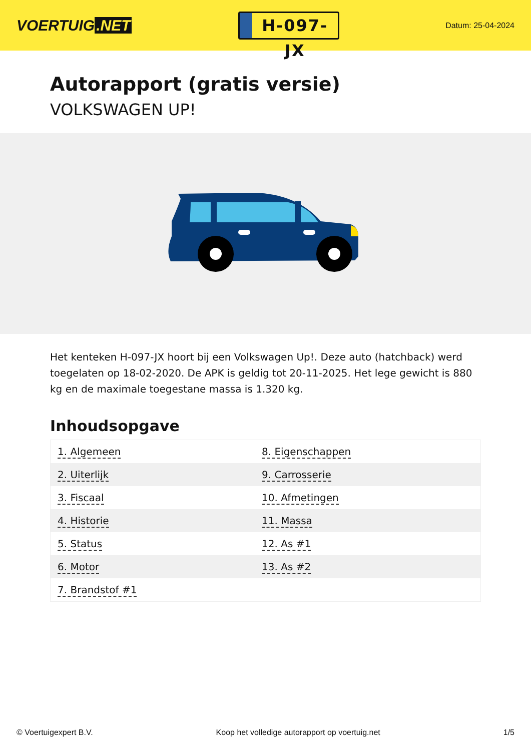VOERTUIG.NET
H-097-JX
Datum: 25-04-2024
Autorapport (gratis versie)
VOLKSWAGEN UP!
Het kenteken H-097-JX hoort bij een Volkswagen Up!. Deze auto (hatchback) werd toegelaten op 18-02-2020. De APK is geldig tot 20-11-2025. Het lege gewicht is 880 kg en de maximale toegestane massa is 1.320 kg.
Inhoudsopgave
| 1. Algemeen | 8. Eigenschappen |
| 2. Uiterlijk | 9. Carrosserie |
| 3. Fiscaal | 10. Afmetingen |
| 4. Historie | 11. Massa |
| 5. Status | 12. As #1 |
| 6. Motor | 13. As #2 |
| 7. Brandstof #1 | |
© Voertuigexpert B.V. Koop het volledige autorapport op voertuig.net 1/5